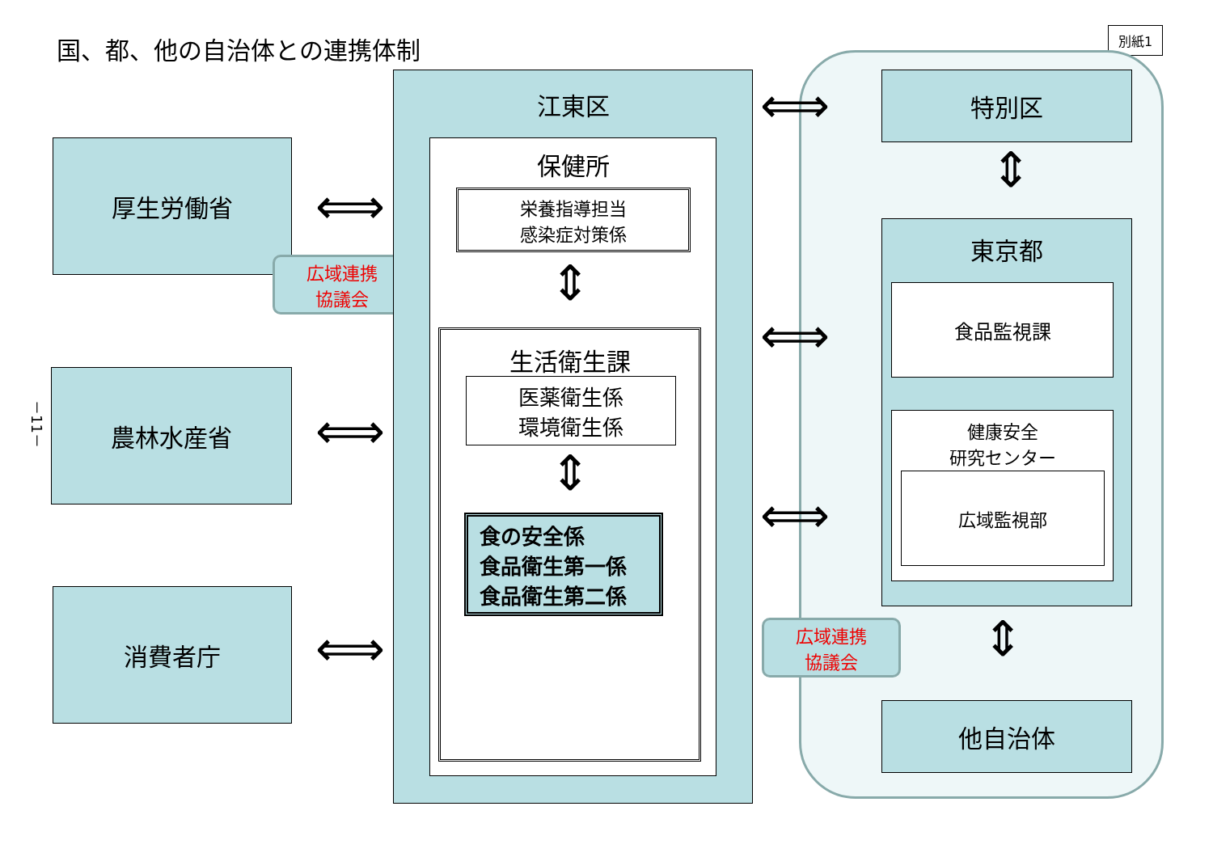国、都、他の自治体との連携体制 別紙1
厚生労働省
広域連携
協議会
農林水産省
消費者庁
－11－
⟺
⟺
⟺
江東区
保健所
栄養指導担当
感染症対策係
⇕
生活衛生課
医薬衛生係
環境衛生係
⇕
食の安全係
食品衛生第一係
食品衛生第二係
⟺
⟺
⟺
特別区
⇕
東京都
食品監視課
健康安全
研究センター
広域監視部
広域連携
協議会
⇕
他自治体